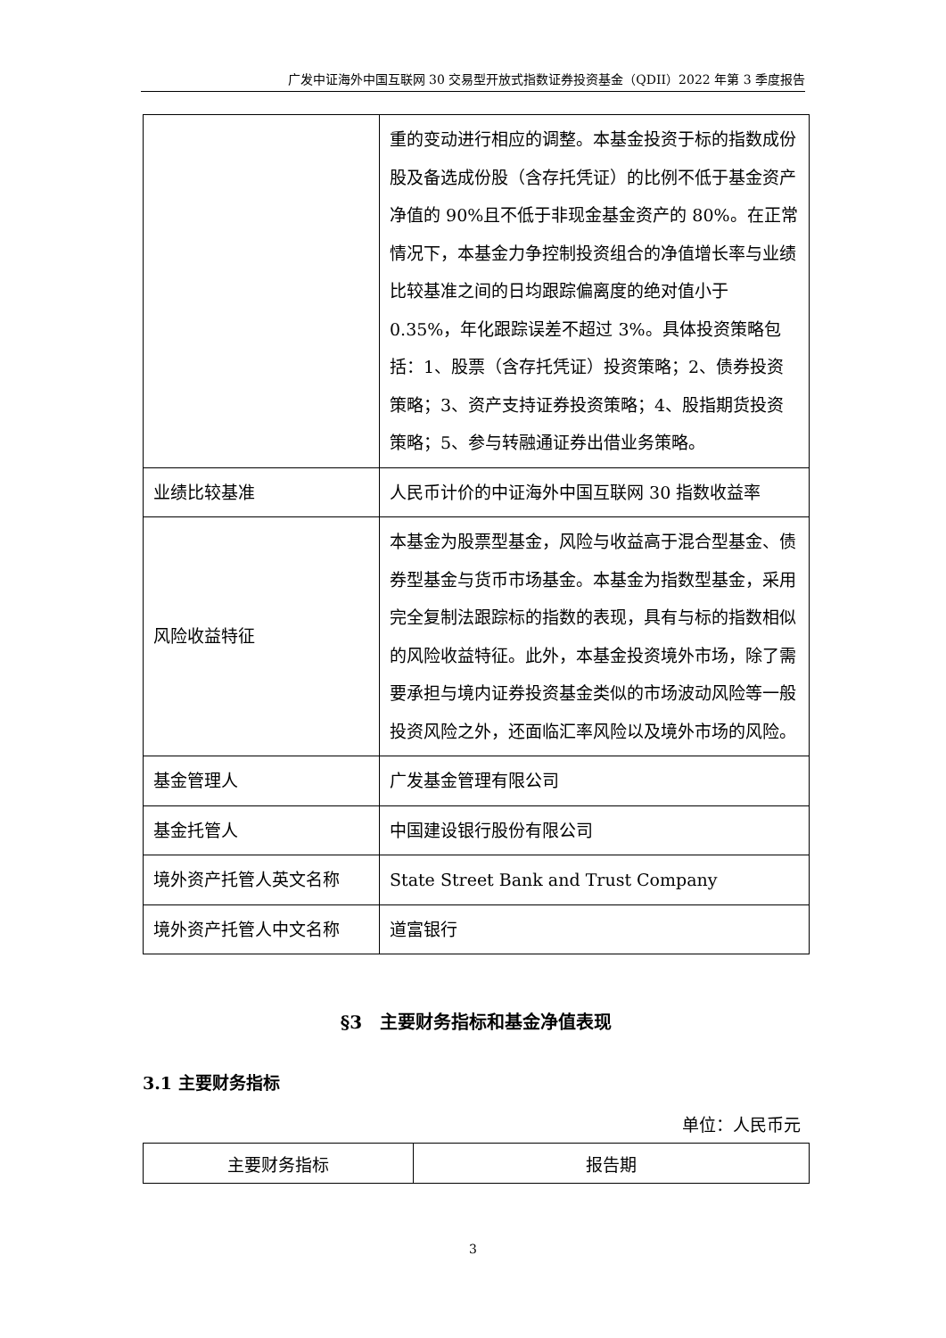广发中证海外中国互联网 30 交易型开放式指数证券投资基金（QDII）2022 年第 3 季度报告
| | 重的变动进行相应的调整。本基金投资于标的指数成份股及备选成份股（含存托凭证）的比例不低于基金资产净值的 90%且不低于非现金基金资产的 80%。在正常情况下，本基金力争控制投资组合的净值增长率与业绩比较基准之间的日均跟踪偏离度的绝对值小于 0.35%，年化跟踪误差不超过 3%。具体投资策略包括：1、股票（含存托凭证）投资策略；2、债券投资策略；3、资产支持证券投资策略；4、股指期货投资策略；5、参与转融通证券出借业务策略。 |
| 业绩比较基准 | 人民币计价的中证海外中国互联网 30 指数收益率 |
| 风险收益特征 | 本基金为股票型基金，风险与收益高于混合型基金、债券型基金与货币市场基金。本基金为指数型基金，采用完全复制法跟踪标的指数的表现，具有与标的指数相似的风险收益特征。此外，本基金投资境外市场，除了需要承担与境内证券投资基金类似的市场波动风险等一般投资风险之外，还面临汇率风险以及境外市场的风险。 |
| 基金管理人 | 广发基金管理有限公司 |
| 基金托管人 | 中国建设银行股份有限公司 |
| 境外资产托管人英文名称 | State Street Bank and Trust Company |
| 境外资产托管人中文名称 | 道富银行 |
§3　主要财务指标和基金净值表现
3.1 主要财务指标
单位：人民币元
| 主要财务指标 | 报告期 |
3